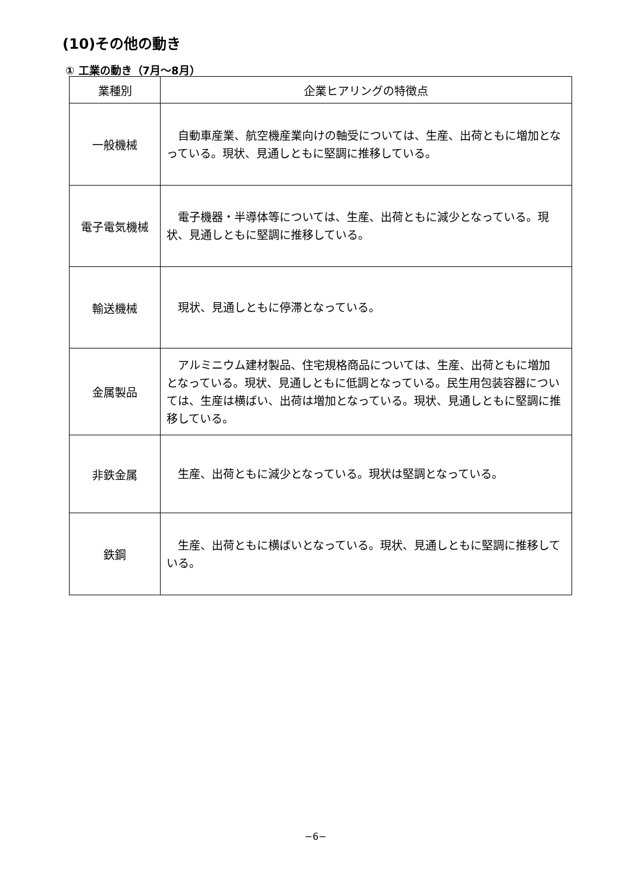(10)その他の動き
① 工業の動き（7月～8月）
| 業種別 | 企業ヒアリングの特徴点 |
| --- | --- |
| 一般機械 | 自動車産業、航空機産業向けの軸受については、生産、出荷ともに増加となっている。現状、見通しともに堅調に推移している。 |
| 電子電気機械 | 電子機器・半導体等については、生産、出荷ともに減少となっている。現状、見通しともに堅調に推移している。 |
| 輸送機械 | 現状、見通しともに停滞となっている。 |
| 金属製品 | アルミニウム建材製品、住宅規格商品については、生産、出荷ともに増加となっている。現状、見通しともに低調となっている。民生用包装容器については、生産は横ばい、出荷は増加となっている。現状、見通しともに堅調に推移している。 |
| 非鉄金属 | 生産、出荷ともに減少となっている。現状は堅調となっている。 |
| 鉄鋼 | 生産、出荷ともに横ばいとなっている。現状、見通しともに堅調に推移している。 |
−6−